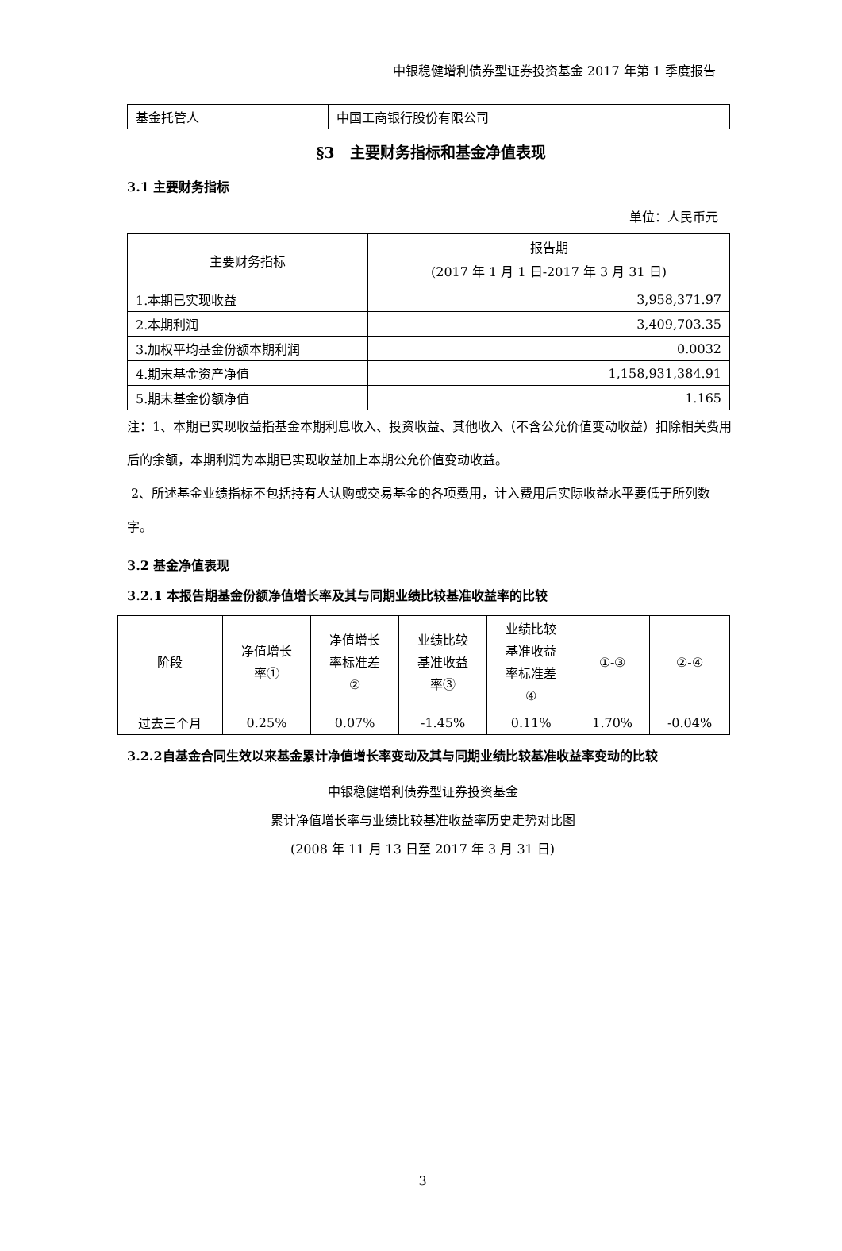中银稳健增利债券型证券投资基金 2017 年第 1 季度报告
| 基金托管人 | 中国工商银行股份有限公司 |
§3　主要财务指标和基金净值表现
3.1 主要财务指标
单位：人民币元
| 主要财务指标 | 报告期 (2017 年 1 月 1 日-2017 年 3 月 31 日) |
| --- | --- |
| 1.本期已实现收益 | 3,958,371.97 |
| 2.本期利润 | 3,409,703.35 |
| 3.加权平均基金份额本期利润 | 0.0032 |
| 4.期末基金资产净值 | 1,158,931,384.91 |
| 5.期末基金份额净值 | 1.165 |
注：1、本期已实现收益指基金本期利息收入、投资收益、其他收入（不含公允价值变动收益）扣除相关费用后的余额，本期利润为本期已实现收益加上本期公允价值变动收益。
2、所述基金业绩指标不包括持有人认购或交易基金的各项费用，计入费用后实际收益水平要低于所列数字。
3.2 基金净值表现
3.2.1 本报告期基金份额净值增长率及其与同期业绩比较基准收益率的比较
| 阶段 | 净值增长 率① | 净值增长 率标准差 ② | 业绩比较 基准收益 率③ | 业绩比较 基准收益 率标准差 ④ | ①-③ | ②-④ |
| --- | --- | --- | --- | --- | --- | --- |
| 过去三个月 | 0.25% | 0.07% | -1.45% | 0.11% | 1.70% | -0.04% |
3.2.2自基金合同生效以来基金累计净值增长率变动及其与同期业绩比较基准收益率变动的比较
中银稳健增利债券型证券投资基金
累计净值增长率与业绩比较基准收益率历史走势对比图
(2008 年 11 月 13 日至 2017 年 3 月 31 日)
3